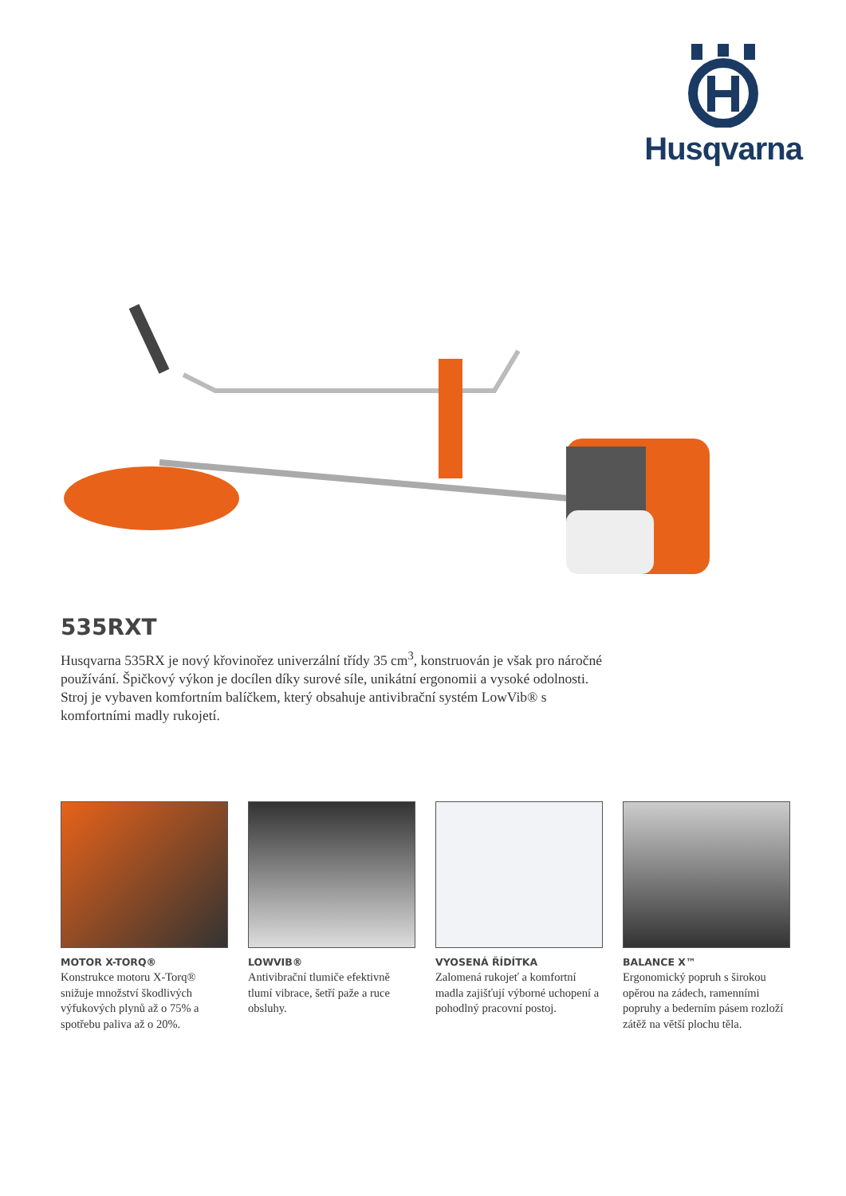Husqvarna
535RXT
Husqvarna 535RX je nový křovinořez univerzální třídy 35 cm<sup>3</sup>, konstruován je však pro náročné používání. Špičkový výkon je docílen díky surové síle, unikátní ergonomii a vysoké odolnosti. Stroj je vybaven komfortním balíčkem, který obsahuje antivibrační systém LowVib® s komfortními madly rukojetí.
MOTOR X-TORQ®
Konstrukce motoru X-Torq® snižuje množství škodlivých výfukových plynů až o 75% a spotřebu paliva až o 20%.
LOWVIB®
Antivibrační tlumiče efektivně tlumí vibrace, šetří paže a ruce obsluhy.
VYOSENÁ ŘÍDÍTKA
Zalomená rukojeť a komfortní madla zajišťují výborné uchopení a pohodlný pracovní postoj.
BALANCE X™
Ergonomický popruh s širokou opěrou na zádech, ramenními popruhy a bederním pásem rozloží zátěž na větší plochu těla.